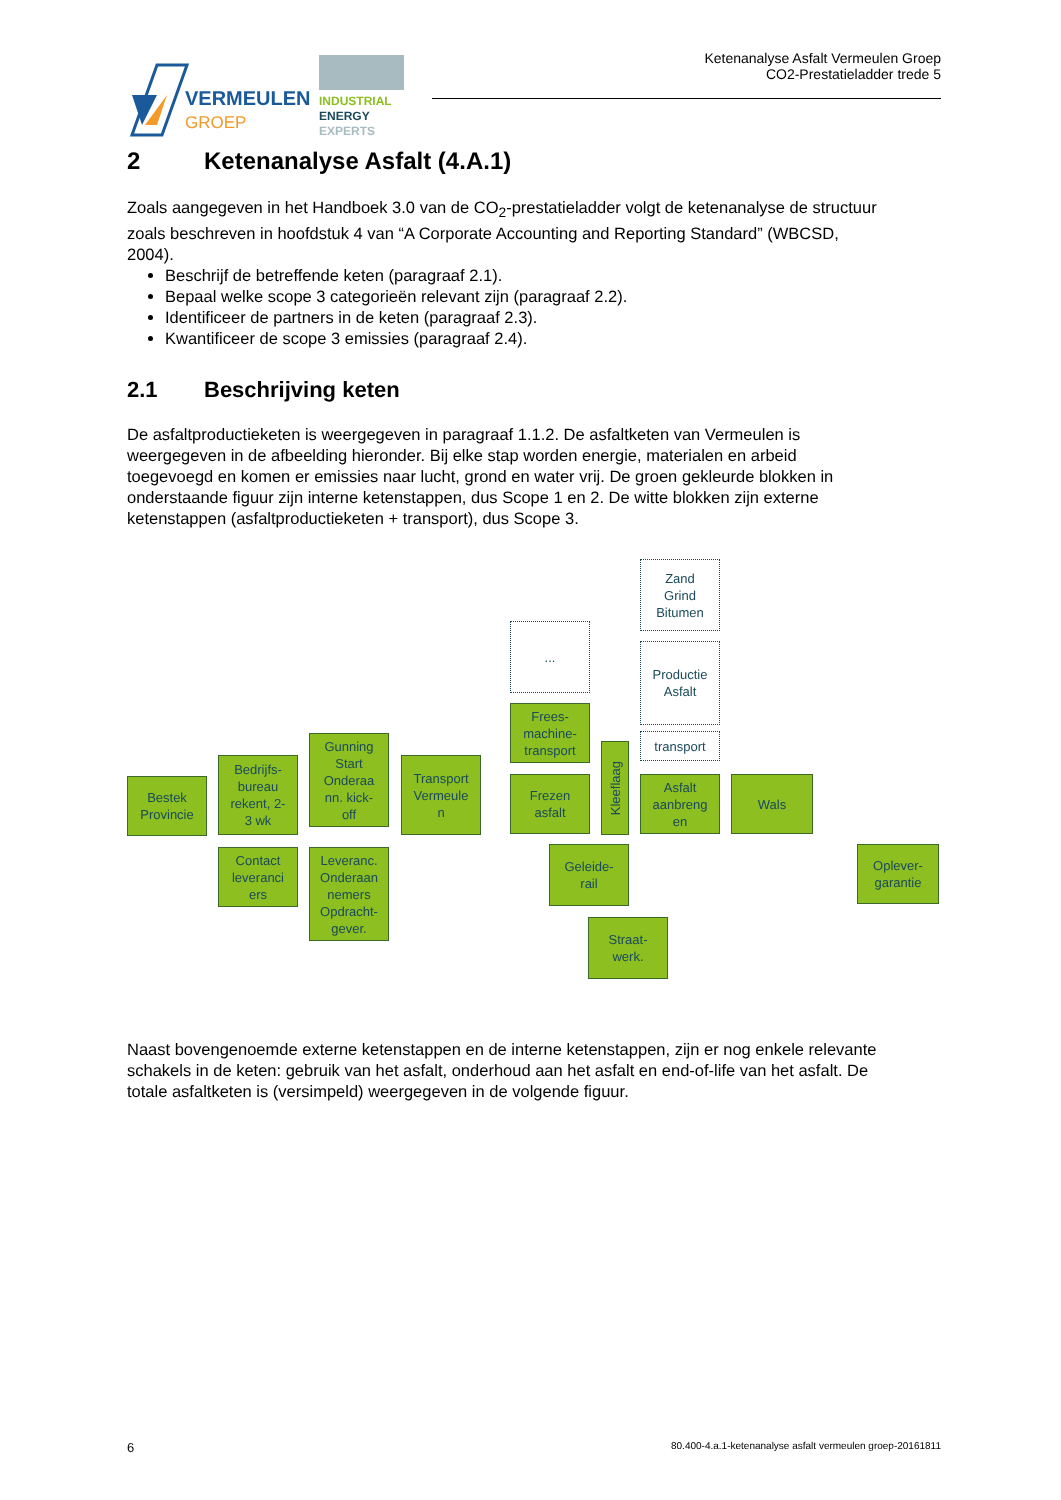VERMEULEN
GROEP
INDUSTRIAL
ENERGY
EXPERTS
Ketenanalyse Asfalt Vermeulen Groep
CO2-Prestatieladder trede 5
2 Ketenanalyse Asfalt (4.A.1)
Zoals aangegeven in het Handboek 3.0 van de CO<sub>2</sub>-prestatieladder volgt de ketenanalyse de structuur zoals beschreven in hoofdstuk 4 van “A Corporate Accounting and Reporting Standard” (WBCSD, 2004).
Beschrijf de betreffende keten (paragraaf 2.1).
Bepaal welke scope 3 categorieën relevant zijn (paragraaf 2.2).
Identificeer de partners in de keten (paragraaf 2.3).
Kwantificeer de scope 3 emissies (paragraaf 2.4).
2.1 Beschrijving keten
De asfaltproductieketen is weergegeven in paragraaf 1.1.2. De asfaltketen van Vermeulen is weergegeven in de afbeelding hieronder. Bij elke stap worden energie, materialen en arbeid toegevoegd en komen er emissies naar lucht, grond en water vrij. De groen gekleurde blokken in onderstaande figuur zijn interne ketenstappen, dus Scope 1 en 2. De witte blokken zijn externe ketenstappen (asfaltproductieketen + transport), dus Scope 3.
Zand
Grind
Bitumen
...
Productie
Asfalt
Frees-
machine-
transport
transport
Kleeflaag
Bestek
Provincie
Bedrijfs-
bureau
rekent, 2-
3 wk
Gunning
Start
Onderaa
nn. kick-
off
Transport
Vermeule
n
Frezen
asfalt
Asfalt
aanbreng
en
Wals
Contact
leveranci
ers
Leveranc.
Onderaan
nemers
Opdracht-
gever.
Geleide-
rail
Oplever-
garantie
Straat-
werk.
Naast bovengenoemde externe ketenstappen en de interne ketenstappen, zijn er nog enkele relevante schakels in de keten: gebruik van het asfalt, onderhoud aan het asfalt en end-of-life van het asfalt. De totale asfaltketen is (versimpeld) weergegeven in de volgende figuur.
6 80.400-4.a.1-ketenanalyse asfalt vermeulen groep-20161811